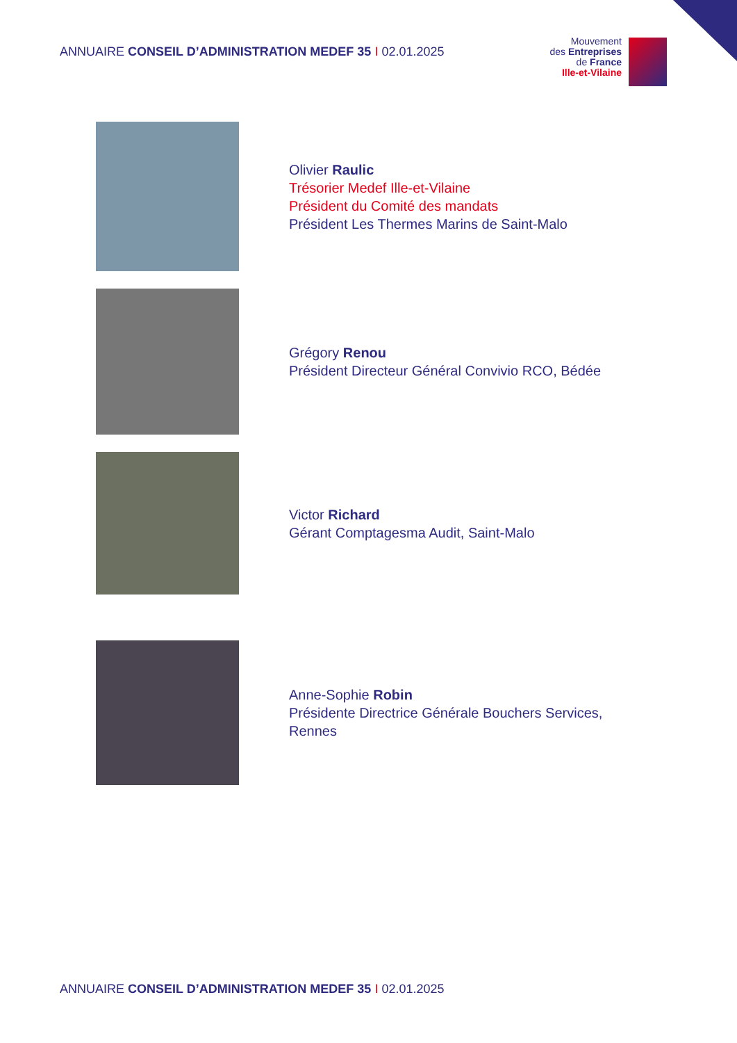ANNUAIRE CONSEIL D’ADMINISTRATION MEDEF 35 I 02.01.2025
Mouvement
des Entreprises
de France
Ille-et-Vilaine
Olivier Raulic
Trésorier Medef Ille-et-Vilaine
Président du Comité des mandats
Président Les Thermes Marins de Saint-Malo
Grégory Renou
Président Directeur Général Convivio RCO, Bédée
Victor Richard
Gérant Comptagesma Audit, Saint-Malo
Anne-Sophie Robin
Présidente Directrice Générale Bouchers Services,
Rennes
ANNUAIRE CONSEIL D’ADMINISTRATION MEDEF 35 I 02.01.2025